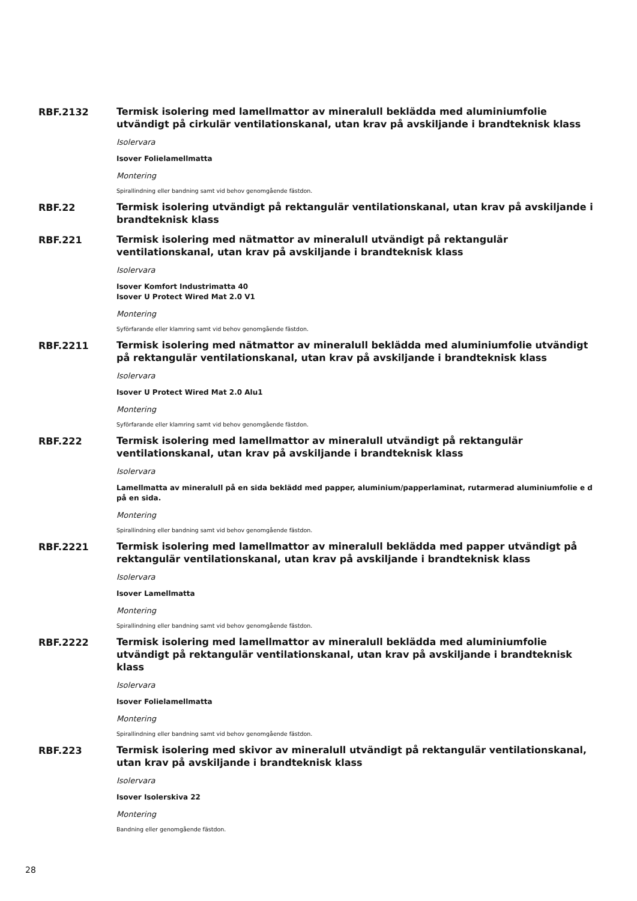RBF.2132
Termisk isolering med lamellmattor av mineralull beklädda med aluminiumfolie utvändigt på cirkulär ventilationskanal, utan krav på avskiljande i brandteknisk klass
Isolervara
Isover Folielamellmatta
Montering
Spirallindning eller bandning samt vid behov genomgående fästdon.
RBF.22
Termisk isolering utvändigt på rektangulär ventilationskanal, utan krav på avskiljande i brandteknisk klass
RBF.221
Termisk isolering med nätmattor av mineralull utvändigt på rektangulär ventilationskanal, utan krav på avskiljande i brandteknisk klass
Isolervara
Isover Komfort Industrimatta 40
Isover U Protect Wired Mat 2.0 V1
Montering
Syförfarande eller klamring samt vid behov genomgående fästdon.
RBF.2211
Termisk isolering med nätmattor av mineralull beklädda med aluminiumfolie utvändigt på rektangulär ventilationskanal, utan krav på avskiljande i brandteknisk klass
Isolervara
Isover U Protect Wired Mat 2.0 Alu1
Montering
Syförfarande eller klamring samt vid behov genomgående fästdon.
RBF.222
Termisk isolering med lamellmattor av mineralull utvändigt på rektangulär ventilationskanal, utan krav på avskiljande i brandteknisk klass
Isolervara
Lamellmatta av mineralull på en sida beklädd med papper, aluminium/papperlaminat, rutarmerad aluminiumfolie e d på en sida.
Montering
Spirallindning eller bandning samt vid behov genomgående fästdon.
RBF.2221
Termisk isolering med lamellmattor av mineralull beklädda med papper utvändigt på rektangulär ventilationskanal, utan krav på avskiljande i brandteknisk klass
Isolervara
Isover Lamellmatta
Montering
Spirallindning eller bandning samt vid behov genomgående fästdon.
RBF.2222
Termisk isolering med lamellmattor av mineralull beklädda med aluminiumfolie utvändigt på rektangulär ventilationskanal, utan krav på avskiljande i brandteknisk klass
Isolervara
Isover Folielamellmatta
Montering
Spirallindning eller bandning samt vid behov genomgående fästdon.
RBF.223
Termisk isolering med skivor av mineralull utvändigt på rektangulär ventilationskanal, utan krav på avskiljande i brandteknisk klass
Isolervara
Isover Isolerskiva 22
Montering
Bandning eller genomgående fästdon.
28